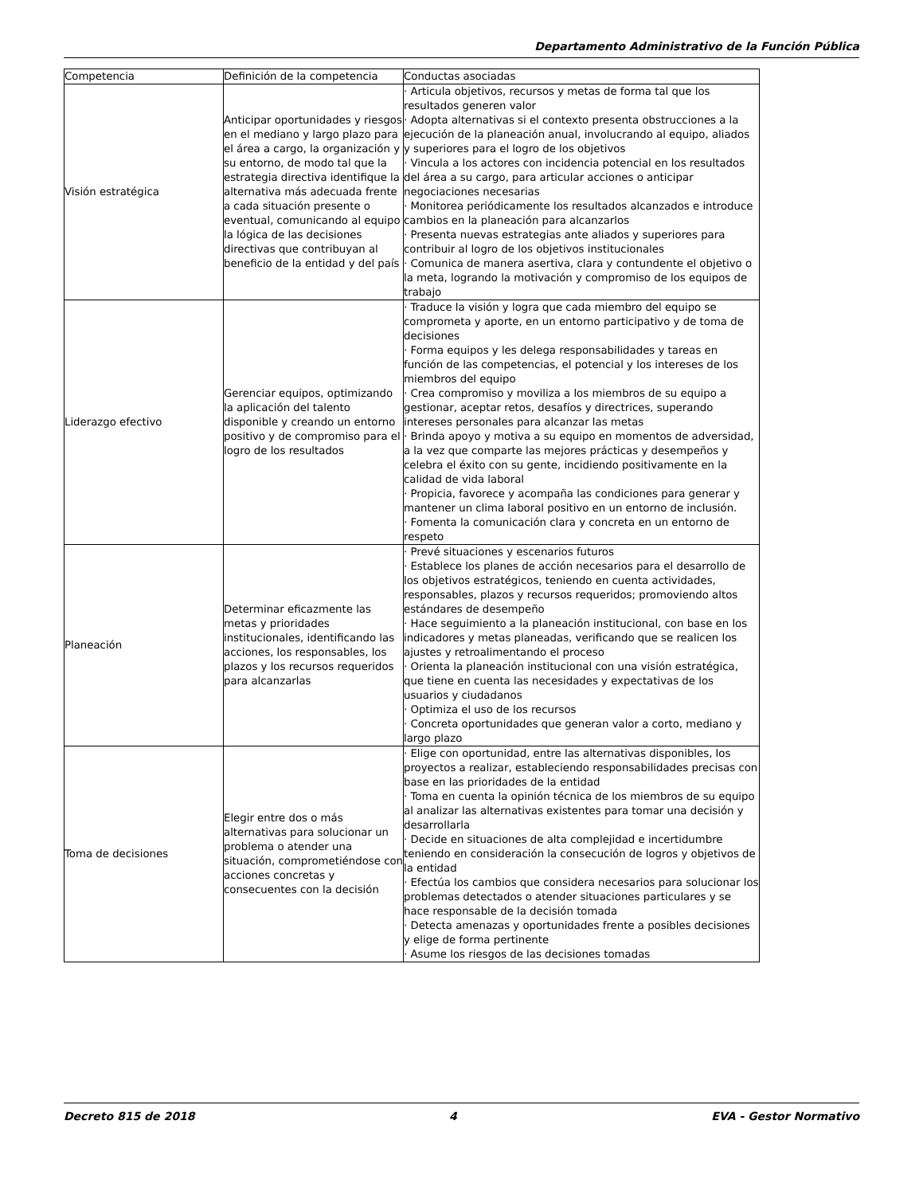Departamento Administrativo de la Función Pública
| Competencia | Definición de la competencia | Conductas asociadas |
| Visión estratégica | Anticipar oportunidades y riesgos en el mediano y largo plazo para el área a cargo, la organización y su entorno, de modo tal que la estrategia directiva identifique la alternativa más adecuada frente a cada situación presente o eventual, comunicando al equipo la lógica de las decisiones directivas que contribuyan al beneficio de la entidad y del país | · Articula objetivos, recursos y metas de forma tal que los resultados generen valor · Adopta alternativas si el contexto presenta obstrucciones a la ejecución de la planeación anual, involucrando al equipo, aliados y superiores para el logro de los objetivos · Vincula a los actores con incidencia potencial en los resultados del área a su cargo, para articular acciones o anticipar negociaciones necesarias · Monitorea periódicamente los resultados alcanzados e introduce cambios en la planeación para alcanzarlos · Presenta nuevas estrategias ante aliados y superiores para contribuir al logro de los objetivos institucionales · Comunica de manera asertiva, clara y contundente el objetivo o la meta, logrando la motivación y compromiso de los equipos de trabajo |
| Liderazgo efectivo | Gerenciar equipos, optimizando la aplicación del talento disponible y creando un entorno positivo y de compromiso para el logro de los resultados | · Traduce la visión y logra que cada miembro del equipo se comprometa y aporte, en un entorno participativo y de toma de decisiones · Forma equipos y les delega responsabilidades y tareas en función de las competencias, el potencial y los intereses de los miembros del equipo · Crea compromiso y moviliza a los miembros de su equipo a gestionar, aceptar retos, desafíos y directrices, superando intereses personales para alcanzar las metas · Brinda apoyo y motiva a su equipo en momentos de adversidad, a la vez que comparte las mejores prácticas y desempeños y celebra el éxito con su gente, incidiendo positivamente en la calidad de vida laboral · Propicia, favorece y acompaña las condiciones para generar y mantener un clima laboral positivo en un entorno de inclusión. · Fomenta la comunicación clara y concreta en un entorno de respeto |
| Planeación | Determinar eficazmente las metas y prioridades institucionales, identificando las acciones, los responsables, los plazos y los recursos requeridos para alcanzarlas | · Prevé situaciones y escenarios futuros · Establece los planes de acción necesarios para el desarrollo de los objetivos estratégicos, teniendo en cuenta actividades, responsables, plazos y recursos requeridos; promoviendo altos estándares de desempeño · Hace seguimiento a la planeación institucional, con base en los indicadores y metas planeadas, verificando que se realicen los ajustes y retroalimentando el proceso · Orienta la planeación institucional con una visión estratégica, que tiene en cuenta las necesidades y expectativas de los usuarios y ciudadanos · Optimiza el uso de los recursos · Concreta oportunidades que generan valor a corto, mediano y largo plazo |
| Toma de decisiones | Elegir entre dos o más alternativas para solucionar un problema o atender una situación, comprometiéndose con acciones concretas y consecuentes con la decisión | · Elige con oportunidad, entre las alternativas disponibles, los proyectos a realizar, estableciendo responsabilidades precisas con base en las prioridades de la entidad · Toma en cuenta la opinión técnica de los miembros de su equipo al analizar las alternativas existentes para tomar una decisión y desarrollarla · Decide en situaciones de alta complejidad e incertidumbre teniendo en consideración la consecución de logros y objetivos de la entidad · Efectúa los cambios que considera necesarios para solucionar los problemas detectados o atender situaciones particulares y se hace responsable de la decisión tomada · Detecta amenazas y oportunidades frente a posibles decisiones y elige de forma pertinente · Asume los riesgos de las decisiones tomadas |
Decreto 815 de 2018 4 EVA - Gestor Normativo